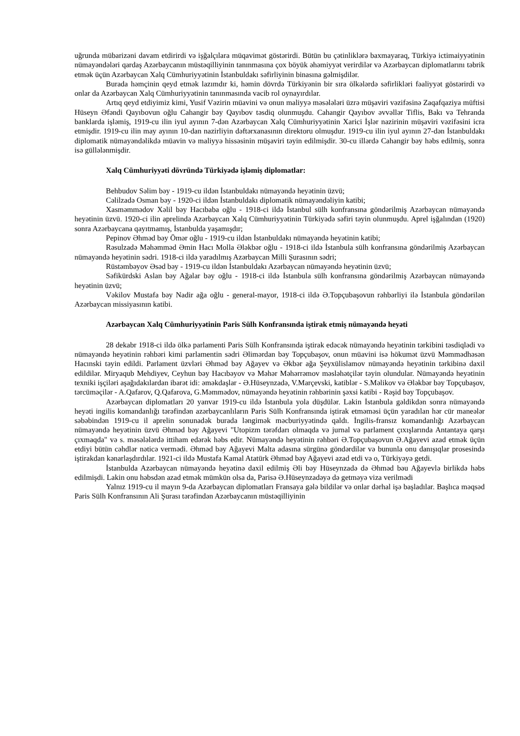uğrunda mübarizəni davam etdirirdi və işğalçılara müqavimət göstərirdi. Bütün bu çətinliklərə baxmayaraq, Türkiyə ictimaiyyətinin nümayəndələri qardaş Azərbaycanın müstəqilliyinin tanınmasına çox böyük əhəmiyyət verirdilər və Azərbaycan diplomatlarını təbrik etmək üçün Azərbaycan Xalq Cümhuriyyətinin İstanbuldakı səfirliyinin binasına gəlmişdilər.
Burada həmçinin qeyd etmək lazımdır ki, həmin dövrdə Türkiyənin bir sıra ölkələrdə səfirlikləri fəaliyyət göstərirdi və onlar da Azərbaycan Xalq Cümhuriyyətinin tanınmasında vacib rol oynayırdılar.
Artıq qeyd etdiyimiz kimi, Yusif Vəzirin müavini və onun maliyyə məsələləri üzrə müşaviri vəzifəsinə Zaqafqaziya müftisi Hüseyn Əfəndi Qayıbovun oğlu Cahangir bəy Qayıbov təsdiq olunmuşdu. Cahangir Qayıbov əvvəllər Tiflis, Bakı və Tehranda banklarda işləmiş, 1919-cu ilin iyul ayının 7-dən Azərbaycan Xalq Cümhuriyyətinin Xarici İşlər nazirinin müşaviri vəzifəsini icra etmişdir. 1919-cu ilin may ayının 10-dan nazirliyin dəftərxanasının direktoru olmuşdur. 1919-cu ilin iyul ayının 27-dən İstanbuldakı diplomatik nümayəndəlikdə müavin və maliyyə hissəsinin müşaviri təyin edilmişdir. 30-cu illərdə Cahangir bəy həbs edilmiş, sonra isə güllələnmişdir.
Xalq Cümhuriyyəti dövründə Türkiyədə işləmiş diplomatlar:
Behbudov Səlim bəy - 1919-cu ildən İstanbuldakı nümayəndə heyətinin üzvü;
Cəlilzadə Osman bəy - 1920-ci ildən İstanbuldakı diplomatik nümayəndəliyin katibi;
Xasməmmədov Xəlil bəy Hacıbaba oğlu - 1918-ci ildə İstanbul sülh konfransına göndərilmiş Azərbaycan nümayəndə heyətinin üzvü. 1920-ci ilin aprelində Azərbaycan Xalq Cümhuriyyətinin Türkiyədə səfiri təyin olunmuşdu. Aprel işğalından (1920) sonra Azərbaycana qayıtmamış, İstanbulda yaşamışdır;
Pepinov Əhməd bəy Ömər oğlu - 1919-cu ildən İstanbuldakı nümayəndə heyətinin katibi;
Rəsulzadə Məhəmməd Əmin Hacı Molla Ələkbər oğlu - 1918-ci ildə İstanbula sülh konfransına göndərilmiş Azərbaycan nümayəndə heyətinin sədri. 1918-ci ildə yaradılmış Azərbaycan Milli Şurasının sədri;
Rüstəmbəyov Əsəd bəy - 1919-cu ildən İstanbuldakı Azərbaycan nümayəndə heyətinin üzvü;
Səfikürdski Aslan bəy Ağalar bəy oğlu - 1918-ci ildə İstanbula sülh konfransına göndərilmiş Azərbaycan nümayəndə heyətinin üzvü;
Vəkilov Mustafa bəy Nadir ağa oğlu - general-mayor, 1918-ci ildə Ə.Topçubaşovun rəhbərliyi ilə İstanbula göndərilən Azərbaycan missiyasının katibi.
Azərbaycan Xalq Cümhuriyyətinin Paris Sülh Konfransında iştirak etmiş nümayəndə heyəti
28 dekabr 1918-ci ildə ölkə parlamenti Paris Sülh Konfransında iştirak edəcək nümayəndə heyətinin tərkibini təsdiqlədi və nümayəndə heyətinin rəhbəri kimi parlamentin sədri Əlimərdan bəy Topçubaşov, onun müavini isə hökumət üzvü Məmmədhəsən Hacınski təyin edildi. Parlament üzvləri Əhməd bəy Ağayev və Əkbər ağa Şeyxülislamov nümayəndə heyətinin tərkibinə daxil edildilər. Miryaqub Mehdiyev, Ceyhun bəy Hacıbəyov və Məhər Məhərrəmov məsləhətçilər təyin olundular. Nümayəndə heyətinin texniki işçiləri aşağıdakılardan ibarət idi: əməkdaşlar - Ə.Hüseynzadə, V.Marçevski, katiblər - S.Məlikov və Ələkbər bəy Topçubaşov, tərcüməçilər - A.Qafarov, Q.Qafarova, G.Məmmədov, nümayəndə heyətinin rəhbərinin şəxsi katibi - Rəşid bəy Topçubaşov.
Azərbaycan diplomatları 20 yanvar 1919-cu ildə İstanbula yola düşdülər. Lakin İstanbula gəldikdən sonra nümayəndə heyəti ingilis komandanlığı tərəfindən azərbaycanlıların Paris Sülh Konfransında iştirak etməməsi üçün yaradılan hər cür maneələr səbəbindən 1919-cu il aprelin sonunadək burada ləngimək məcburiyyətində qaldı. İngilis-fransız komandanlığı Azərbaycan nümayəndə heyətinin üzvü Əhməd bəy Ağayevi "Utopizm tərəfdarı olmaqda və jurnal və parlament çıxışlarında Antantaya qarşı çıxmaqda" və s. məsələlərdə ittiham edərək həbs edir. Nümayəndə heyətinin rəhbəri Ə.Topçubaşovun Ə.Ağayevi azad etmək üçün etdiyi bütün cəhdlər nəticə vermədi. Əhməd bəy Ağayevi Malta adasına sürgünə göndərdilər və bununla onu danışıqlar prosesində iştirakdan kənarlaşdırdılar. 1921-ci ildə Mustafa Kamal Atatürk Əhməd bəy Ağayevi azad etdi və o, Türkiyəyə getdi.
İstanbulda Azərbaycan nümayəndə heyətinə daxil edilmiş Əli bəy Hüseynzadə də Əhməd bəu Ağayevlə birlikdə həbs edilmişdi. Lakin onu həbsdən azad etmək mümkün olsa da, Parisə Ə.Hüseynzadəyə də getməyə viza verilmədi
Yalnız 1919-cu il mayın 9-da Azərbaycan diplomatları Fransaya gələ bildilər və onlar dərhal işə başladılar. Başlıca məqsəd Paris Sülh Konfransının Ali Şurası tərəfindən Azərbaycanın müstəqilliyinin